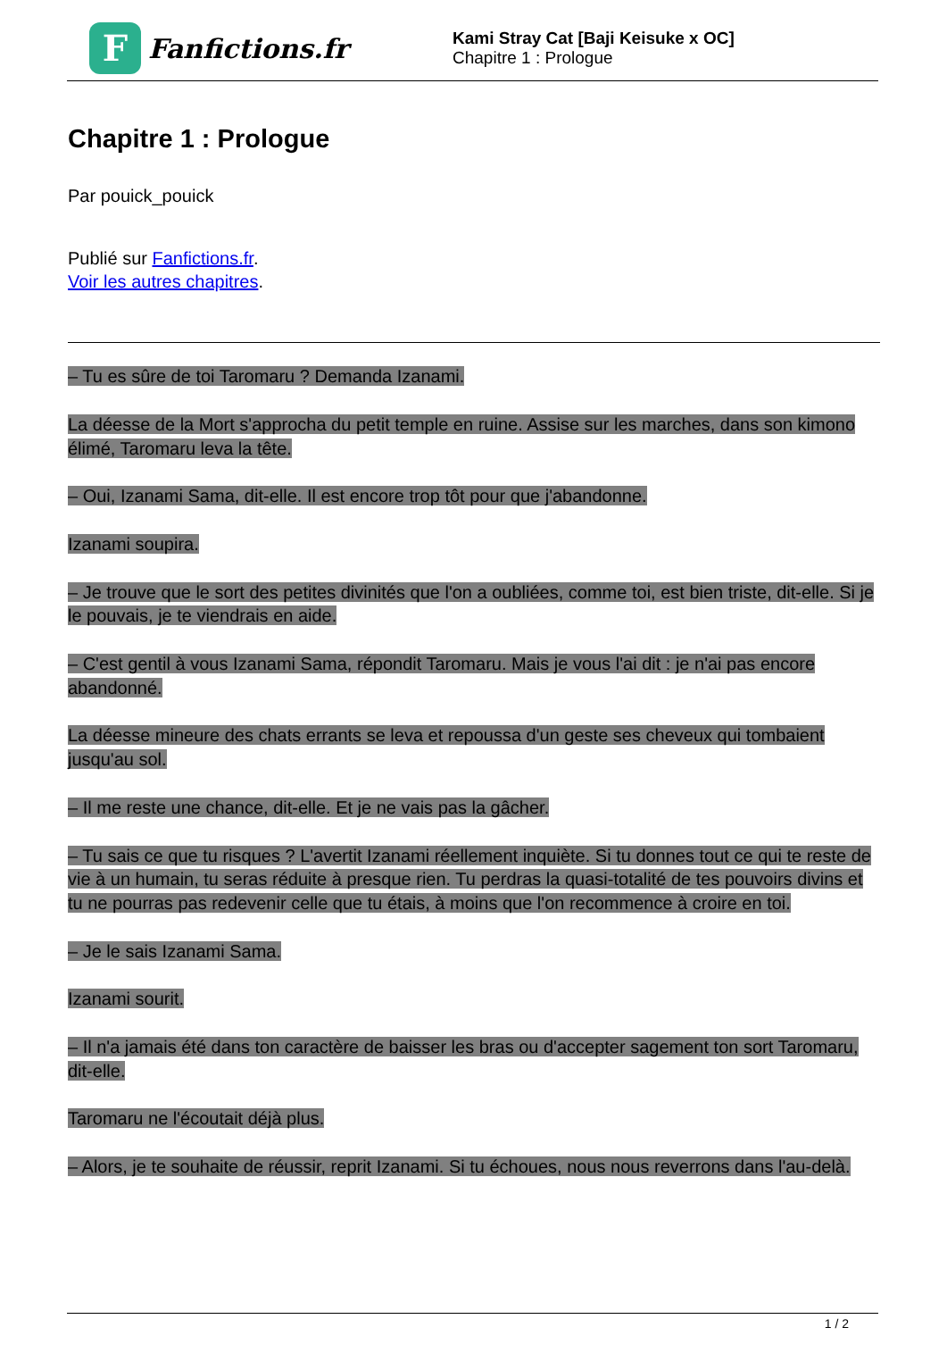F
Fanfictions.fr
Kami Stray Cat [Baji Keisuke x OC]
Chapitre 1 : Prologue
Chapitre 1 : Prologue
Par pouick_pouick
Publié sur Fanfictions.fr.
Voir les autres chapitres.
– Tu es sûre de toi Taromaru ? Demanda Izanami.
La déesse de la Mort s'approcha du petit temple en ruine. Assise sur les marches, dans son kimono élimé, Taromaru leva la tête.
– Oui, Izanami Sama, dit-elle. Il est encore trop tôt pour que j'abandonne.
Izanami soupira.
– Je trouve que le sort des petites divinités que l'on a oubliées, comme toi, est bien triste, dit-elle. Si je le pouvais, je te viendrais en aide.
– C'est gentil à vous Izanami Sama, répondit Taromaru. Mais je vous l'ai dit : je n'ai pas encore abandonné.
La déesse mineure des chats errants se leva et repoussa d'un geste ses cheveux qui tombaient jusqu'au sol.
– Il me reste une chance, dit-elle. Et je ne vais pas la gâcher.
– Tu sais ce que tu risques ? L'avertit Izanami réellement inquiète. Si tu donnes tout ce qui te reste de vie à un humain, tu seras réduite à presque rien. Tu perdras la quasi-totalité de tes pouvoirs divins et tu ne pourras pas redevenir celle que tu étais, à moins que l'on recommence à croire en toi.
– Je le sais Izanami Sama.
Izanami sourit.
– Il n'a jamais été dans ton caractère de baisser les bras ou d'accepter sagement ton sort Taromaru, dit-elle.
Taromaru ne l'écoutait déjà plus.
– Alors, je te souhaite de réussir, reprit Izanami. Si tu échoues, nous nous reverrons dans l'au-delà.
1 / 2